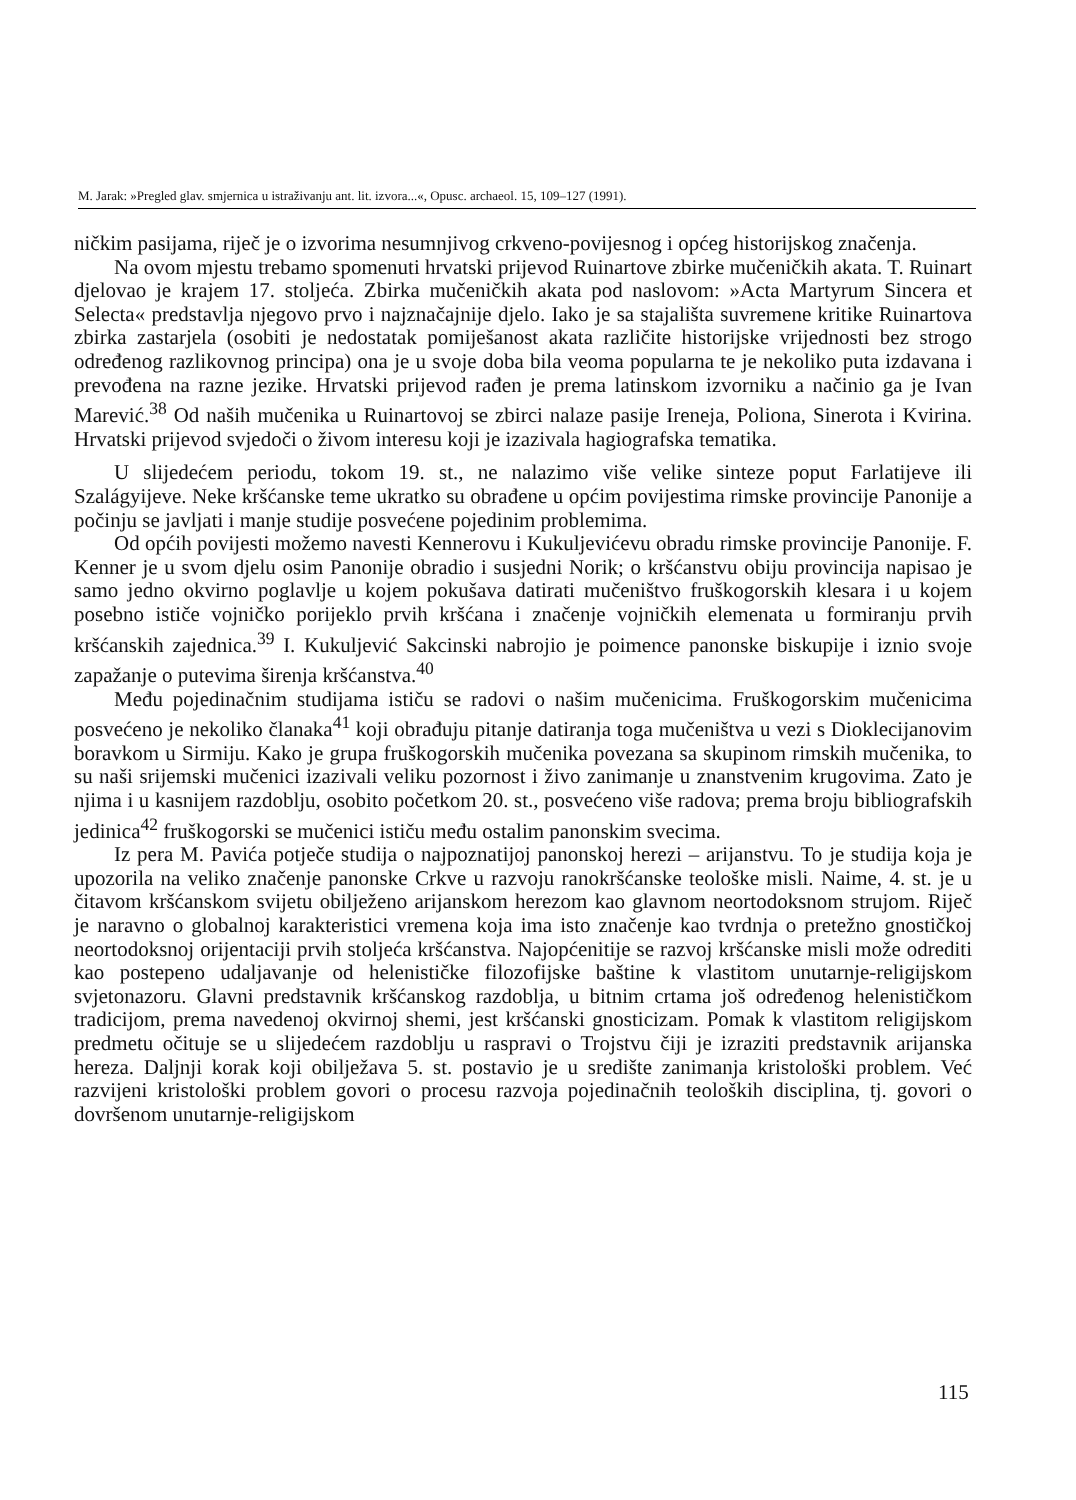M. Jarak: »Pregled glav. smjernica u istraživanju ant. lit. izvora...«, Opusc. archaeol. 15, 109–127 (1991).
ničkim pasijama, riječ je o izvorima nesumnjivog crkveno-povijesnog i općeg historijskog značenja.
Na ovom mjestu trebamo spomenuti hrvatski prijevod Ruinartove zbirke mučeničkih akata. T. Ruinart djelovao je krajem 17. stoljeća. Zbirka mučeničkih akata pod naslovom: »Acta Martyrum Sincera et Selecta« predstavlja njegovo prvo i najznačajnije djelo. Iako je sa stajališta suvremene kritike Ruinartova zbirka zastarjela (osobiti je nedostatak pomiješanost akata različite historijske vrijednosti bez strogo određenog razlikovnog principa) ona je u svoje doba bila veoma popularna te je nekoliko puta izdavana i prevođena na razne jezike. Hrvatski prijevod rađen je prema latinskom izvorniku a načinio ga je Ivan Marević.<sup>38</sup> Od naših mučenika u Ruinartovoj se zbirci nalaze pasije Ireneja, Poliona, Sinerota i Kvirina. Hrvatski prijevod svjedoči o živom interesu koji je izazivala hagiografska tematika.
U slijedećem periodu, tokom 19. st., ne nalazimo više velike sinteze poput Farlatijeve ili Szalágyijeve. Neke kršćanske teme ukratko su obrađene u općim povijestima rimske provincije Panonije a počinju se javljati i manje studije posvećene pojedinim problemima.
Od općih povijesti možemo navesti Kennerovu i Kukuljevićevu obradu rimske provincije Panonije. F. Kenner je u svom djelu osim Panonije obradio i susjedni Norik; o kršćanstvu obiju provincija napisao je samo jedno okvirno poglavlje u kojem pokušava datirati mučeništvo fruškogorskih klesara i u kojem posebno ističe vojničko porijeklo prvih kršćana i značenje vojničkih elemenata u formiranju prvih kršćanskih zajednica.<sup>39</sup> I. Kukuljević Sakcinski nabrojio je poimence panonske biskupije i iznio svoje zapažanje o putevima širenja kršćanstva.<sup>40</sup>
Među pojedinačnim studijama ističu se radovi o našim mučenicima. Fruškogorskim mučenicima posvećeno je nekoliko članaka<sup>41</sup> koji obrađuju pitanje datiranja toga mučeništva u vezi s Dioklecijanovim boravkom u Sirmiju. Kako je grupa fruškogorskih mučenika povezana sa skupinom rimskih mučenika, to su naši srijemski mučenici izazivali veliku pozornost i živo zanimanje u znanstvenim krugovima. Zato je njima i u kasnijem razdoblju, osobito početkom 20. st., posvećeno više radova; prema broju bibliografskih jedinica<sup>42</sup> fruškogorski se mučenici ističu među ostalim panonskim svecima.
Iz pera M. Pavića potječe studija o najpoznatijoj panonskoj herezi – arijanstvu. To je studija koja je upozorila na veliko značenje panonske Crkve u razvoju ranokršćanske teološke misli. Naime, 4. st. je u čitavom kršćanskom svijetu obilježeno arijanskom herezom kao glavnom neortodoksnom strujom. Riječ je naravno o globalnoj karakteristici vremena koja ima isto značenje kao tvrdnja o pretežno gnostičkoj neortodoksnoj orijentaciji prvih stoljeća kršćanstva. Najopćenitije se razvoj kršćanske misli može odrediti kao postepeno udaljavanje od helenističke filozofijske baštine k vlastitom unutarnje-religijskom svjetonazoru. Glavni predstavnik kršćanskog razdoblja, u bitnim crtama još određenog helenističkom tradicijom, prema navedenoj okvirnoj shemi, jest kršćanski gnosticizam. Pomak k vlastitom religijskom predmetu očituje se u slijedećem razdoblju u raspravi o Trojstvu čiji je izraziti predstavnik arijanska hereza. Daljnji korak koji obilježava 5. st. postavio je u središte zanimanja kristološki problem. Već razvijeni kristološki problem govori o procesu razvoja pojedinačnih teoloških disciplina, tj. govori o dovršenom unutarnje-religijskom
115